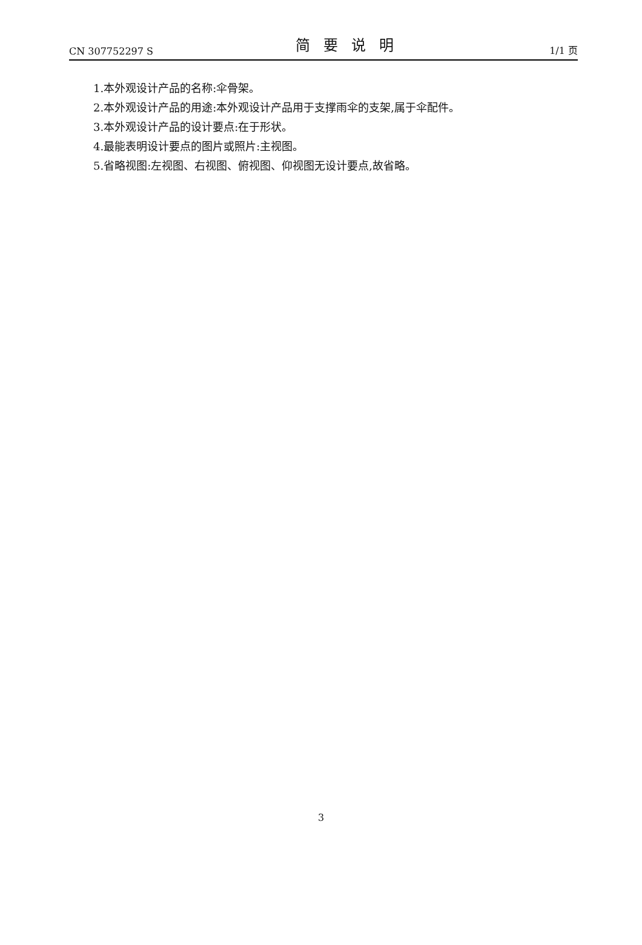CN 307752297 S 简要说明 1/1 页
1.本外观设计产品的名称:伞骨架。
2.本外观设计产品的用途:本外观设计产品用于支撑雨伞的支架,属于伞配件。
3.本外观设计产品的设计要点:在于形状。
4.最能表明设计要点的图片或照片:主视图。
5.省略视图:左视图、右视图、俯视图、仰视图无设计要点,故省略。
3